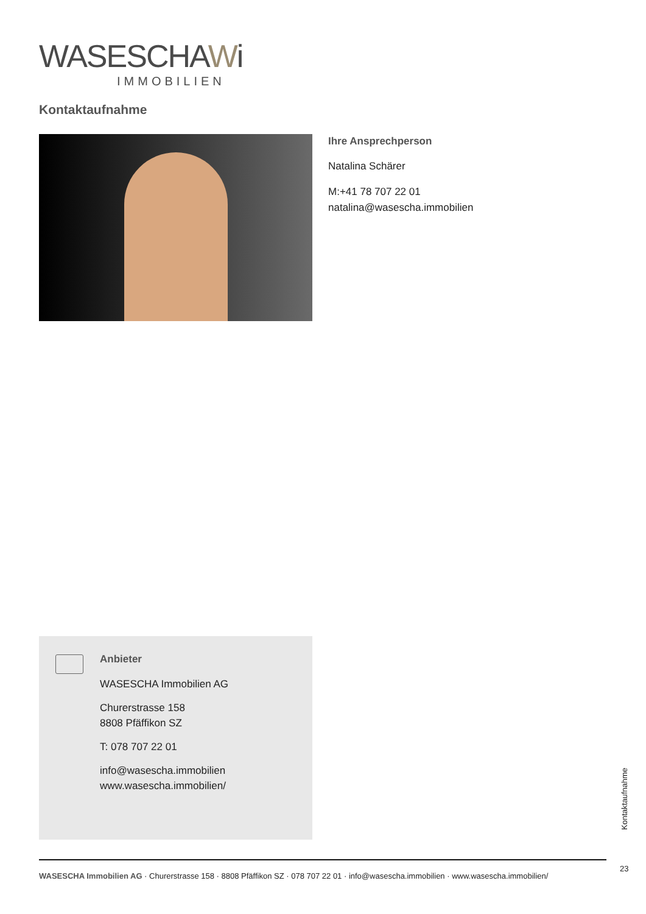WASESCHAWi
IMMOBILIEN
Kontaktaufnahme
Ihre Ansprechperson
Natalina Schärer
M:+41 78 707 22 01
natalina@wasescha.immobilien
Anbieter
WASESCHA Immobilien AG
Churerstrasse 158
8808 Pfäffikon SZ
T: 078 707 22 01
info@wasescha.immobilien
www.wasescha.immobilien/
Kontaktaufnahme
23
WASESCHA Immobilien AG · Churerstrasse 158 · 8808 Pfäffikon SZ · 078 707 22 01 · info@wasescha.immobilien · www.wasescha.immobilien/